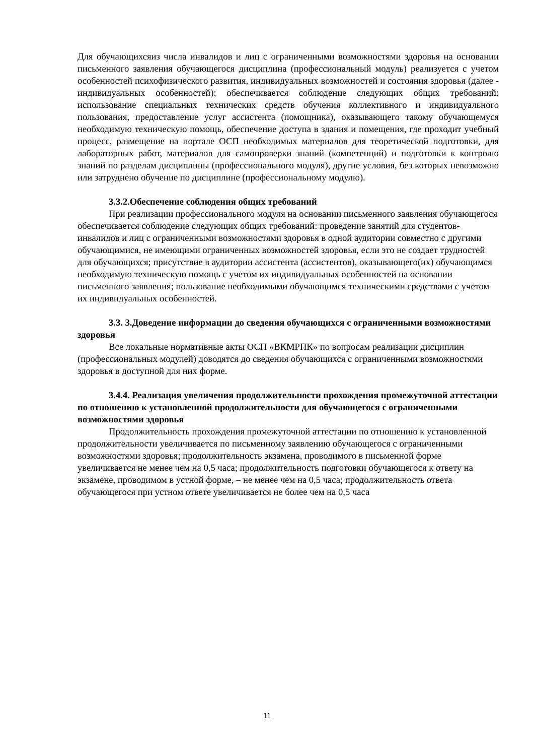Для обучающихсяиз числа инвалидов и лиц с ограниченными возможностями здоровья на основании письменного заявления обучающегося дисциплина (профессиональный модуль) реализуется с учетом особенностей психофизического развития, индивидуальных возможностей и состояния здоровья (далее - индивидуальных особенностей); обеспечивается соблюдение следующих общих требований: использование специальных технических средств обучения коллективного и индивидуального пользования, предоставление услуг ассистента (помощника), оказывающего такому обучающемуся необходимую техническую помощь, обеспечение доступа в здания и помещения, где проходит учебный процесс, размещение на портале ОСП необходимых материалов для теоретической подготовки, для лабораторных работ, материалов для самопроверки знаний (компетенций) и подготовки к контролю знаний по разделам дисциплины (профессионального модуля), другие условия, без которых невозможно или затруднено обучение по дисциплине (профессиональному модулю).
3.3.2.Обеспечение соблюдения общих требований
При реализации профессионального модуля на основании письменного заявления обучающегося обеспечивается соблюдение следующих общих требований: проведение занятий для студентов-инвалидов и лиц с ограниченными возможностями здоровья в одной аудитории совместно с другими обучающимися, не имеющими ограниченных возможностей здоровья, если это не создает трудностей для обучающихся; присутствие в аудитории ассистента (ассистентов), оказывающего(их) обучающимся необходимую техническую помощь с учетом их индивидуальных особенностей на основании письменного заявления; пользование необходимыми обучающимся техническими средствами с учетом их индивидуальных особенностей.
3.3. 3.Доведение информации до сведения обучающихся с ограниченными возможностями здоровья
Все локальные нормативные акты ОСП «ВКМРПК» по вопросам реализации дисциплин (профессиональных модулей) доводятся до сведения обучающихся с ограниченными возможностями здоровья в доступной для них форме.
3.4.4. Реализация увеличения продолжительности прохождения промежуточной аттестации по отношению к установленной продолжительности для обучающегося с ограниченными возможностями здоровья
Продолжительность прохождения промежуточной аттестации по отношению к установленной продолжительности увеличивается по письменному заявлению обучающегося с ограниченными возможностями здоровья; продолжительность экзамена, проводимого в письменной форме увеличивается не менее чем на 0,5 часа; продолжительность подготовки обучающегося к ответу на экзамене, проводимом в устной форме, – не менее чем на 0,5 часа; продолжительность ответа обучающегося при устном ответе увеличивается не более чем на 0,5 часа
11